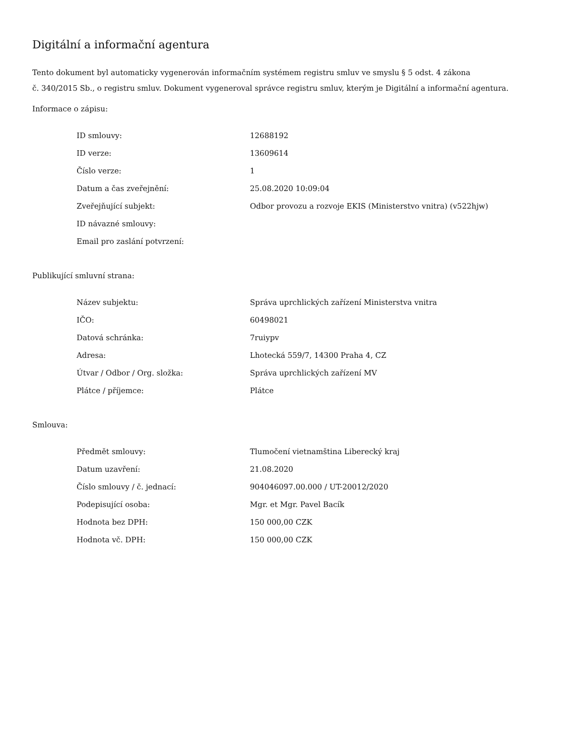Digitální a informační agentura
Tento dokument byl automaticky vygenerován informačním systémem registru smluv ve smyslu § 5 odst. 4 zákona
č. 340/2015 Sb., o registru smluv. Dokument vygeneroval správce registru smluv, kterým je Digitální a informační agentura.
Informace o zápisu:
| ID smlouvy: | 12688192 |
| ID verze: | 13609614 |
| Číslo verze: | 1 |
| Datum a čas zveřejnění: | 25.08.2020 10:09:04 |
| Zveřejňující subjekt: | Odbor provozu a rozvoje EKIS (Ministerstvo vnitra) (v522hjw) |
| ID návazné smlouvy: | |
| Email pro zaslání potvrzení: | |
Publikující smluvní strana:
| Název subjektu: | Správa uprchlických zařízení Ministerstva vnitra |
| IČO: | 60498021 |
| Datová schránka: | 7ruiypv |
| Adresa: | Lhotecká 559/7, 14300 Praha 4, CZ |
| Útvar / Odbor / Org. složka: | Správa uprchlických zařízení MV |
| Plátce / příjemce: | Plátce |
Smlouva:
| Předmět smlouvy: | Tlumočení vietnamština Liberecký kraj |
| Datum uzavření: | 21.08.2020 |
| Číslo smlouvy / č. jednací: | 904046097.00.000 / UT-20012/2020 |
| Podepisující osoba: | Mgr. et Mgr. Pavel Bacík |
| Hodnota bez DPH: | 150 000,00 CZK |
| Hodnota vč. DPH: | 150 000,00 CZK |